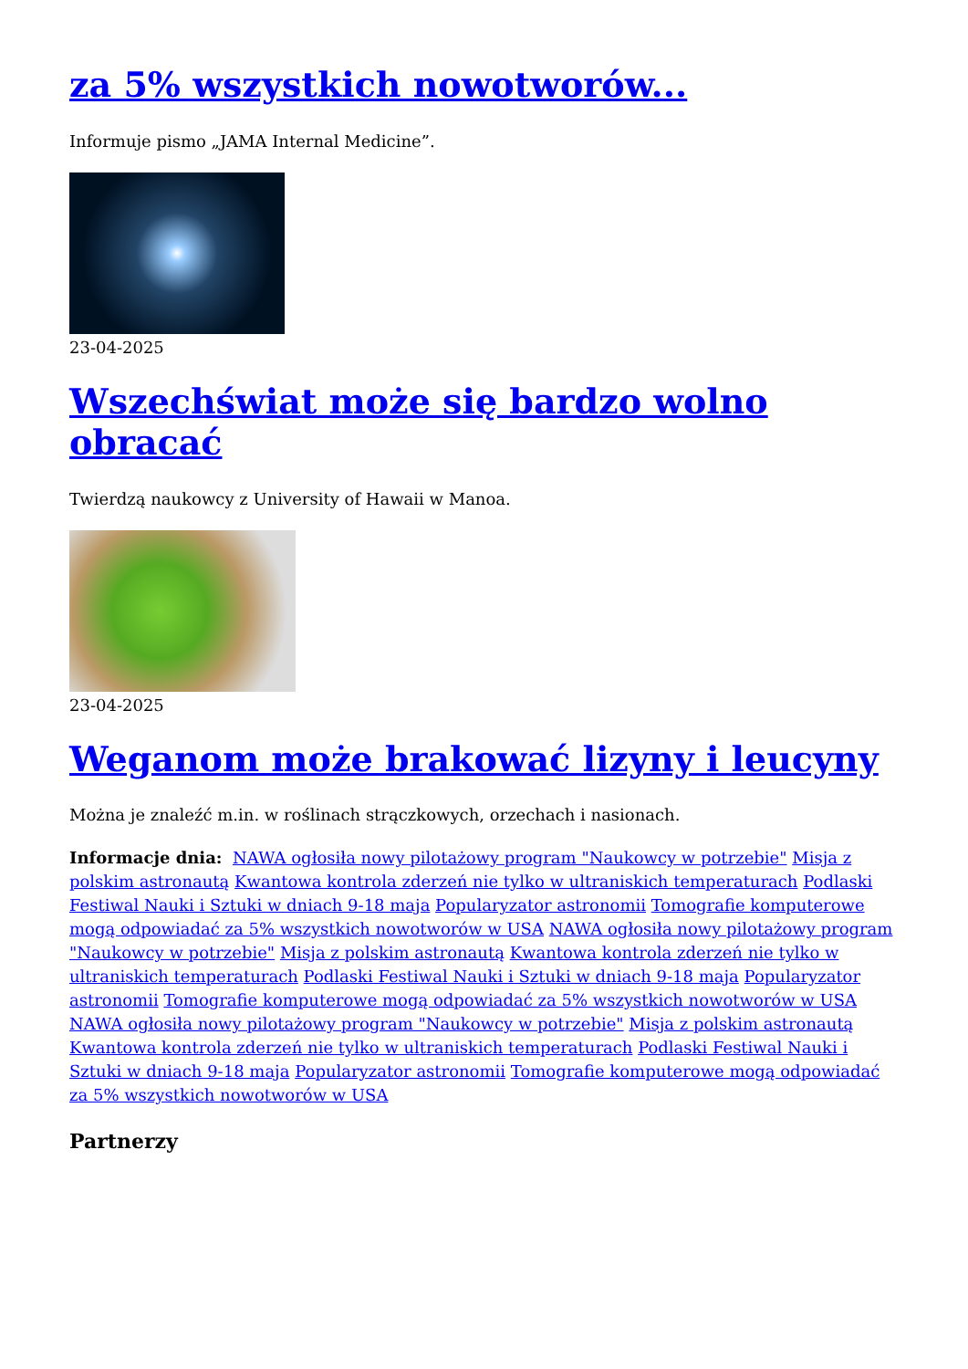za 5% wszystkich nowotworów...
Informuje pismo „JAMA Internal Medicine”.
23-04-2025
Wszechświat może się bardzo wolno obracać
Twierdzą naukowcy z University of Hawaii w Manoa.
23-04-2025
Weganom może brakować lizyny i leucyny
Można je znaleźć m.in. w roślinach strączkowych, orzechach i nasionach.
Informacje dnia: NAWA ogłosiła nowy pilotażowy program "Naukowcy w potrzebie" Misja z polskim astronautą Kwantowa kontrola zderzeń nie tylko w ultraniskich temperaturach Podlaski Festiwal Nauki i Sztuki w dniach 9-18 maja Popularyzator astronomii Tomografie komputerowe mogą odpowiadać za 5% wszystkich nowotworów w USA NAWA ogłosiła nowy pilotażowy program "Naukowcy w potrzebie" Misja z polskim astronautą Kwantowa kontrola zderzeń nie tylko w ultraniskich temperaturach Podlaski Festiwal Nauki i Sztuki w dniach 9-18 maja Popularyzator astronomii Tomografie komputerowe mogą odpowiadać za 5% wszystkich nowotworów w USA NAWA ogłosiła nowy pilotażowy program "Naukowcy w potrzebie" Misja z polskim astronautą Kwantowa kontrola zderzeń nie tylko w ultraniskich temperaturach Podlaski Festiwal Nauki i Sztuki w dniach 9-18 maja Popularyzator astronomii Tomografie komputerowe mogą odpowiadać za 5% wszystkich nowotworów w USA
Partnerzy